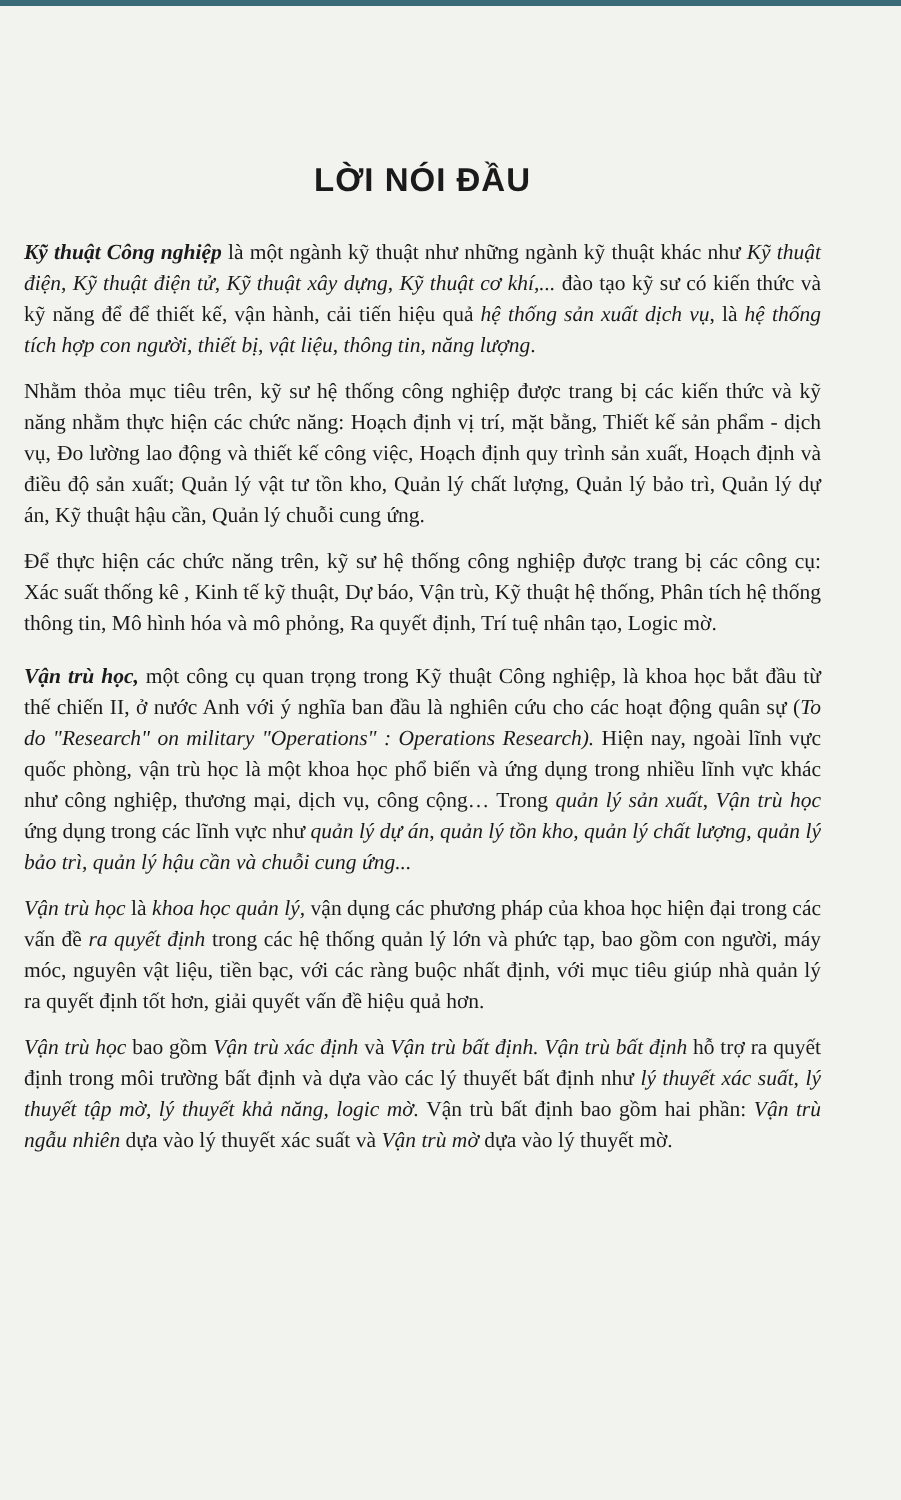LỜI NÓI ĐẦU
Kỹ thuật Công nghiệp là một ngành kỹ thuật như những ngành kỹ thuật khác như Kỹ thuật điện, Kỹ thuật điện tử, Kỹ thuật xây dựng, Kỹ thuật cơ khí,... đào tạo kỹ sư có kiến thức và kỹ năng để để thiết kế, vận hành, cải tiến hiệu quả hệ thống sản xuất dịch vụ, là hệ thống tích hợp con người, thiết bị, vật liệu, thông tin, năng lượng.
Nhằm thỏa mục tiêu trên, kỹ sư hệ thống công nghiệp được trang bị các kiến thức và kỹ năng nhằm thực hiện các chức năng: Hoạch định vị trí, mặt bằng, Thiết kế sản phẩm - dịch vụ, Đo lường lao động và thiết kế công việc, Hoạch định quy trình sản xuất, Hoạch định và điều độ sản xuất; Quản lý vật tư tồn kho, Quản lý chất lượng, Quản lý bảo trì, Quản lý dự án, Kỹ thuật hậu cần, Quản lý chuỗi cung ứng.
Để thực hiện các chức năng trên, kỹ sư hệ thống công nghiệp được trang bị các công cụ: Xác suất thống kê , Kinh tế kỹ thuật, Dự báo, Vận trù, Kỹ thuật hệ thống, Phân tích hệ thống thông tin, Mô hình hóa và mô phỏng, Ra quyết định, Trí tuệ nhân tạo, Logic mờ.
Vận trù học, một công cụ quan trọng trong Kỹ thuật Công nghiệp, là khoa học bắt đầu từ thế chiến II, ở nước Anh với ý nghĩa ban đầu là nghiên cứu cho các hoạt động quân sự (To do "Research" on military "Operations" : Operations Research). Hiện nay, ngoài lĩnh vực quốc phòng, vận trù học là một khoa học phổ biến và ứng dụng trong nhiều lĩnh vực khác như công nghiệp, thương mại, dịch vụ, công cộng… Trong quản lý sản xuất, Vận trù học ứng dụng trong các lĩnh vực như quản lý dự án, quản lý tồn kho, quản lý chất lượng, quản lý bảo trì, quản lý hậu cần và chuỗi cung ứng...
Vận trù học là khoa học quản lý, vận dụng các phương pháp của khoa học hiện đại trong các vấn đề ra quyết định trong các hệ thống quản lý lớn và phức tạp, bao gồm con người, máy móc, nguyên vật liệu, tiền bạc, với các ràng buộc nhất định, với mục tiêu giúp nhà quản lý ra quyết định tốt hơn, giải quyết vấn đề hiệu quả hơn.
Vận trù học bao gồm Vận trù xác định và Vận trù bất định. Vận trù bất định hỗ trợ ra quyết định trong môi trường bất định và dựa vào các lý thuyết bất định như lý thuyết xác suất, lý thuyết tập mờ, lý thuyết khả năng, logic mờ. Vận trù bất định bao gồm hai phần: Vận trù ngẫu nhiên dựa vào lý thuyết xác suất và Vận trù mờ dựa vào lý thuyết mờ.